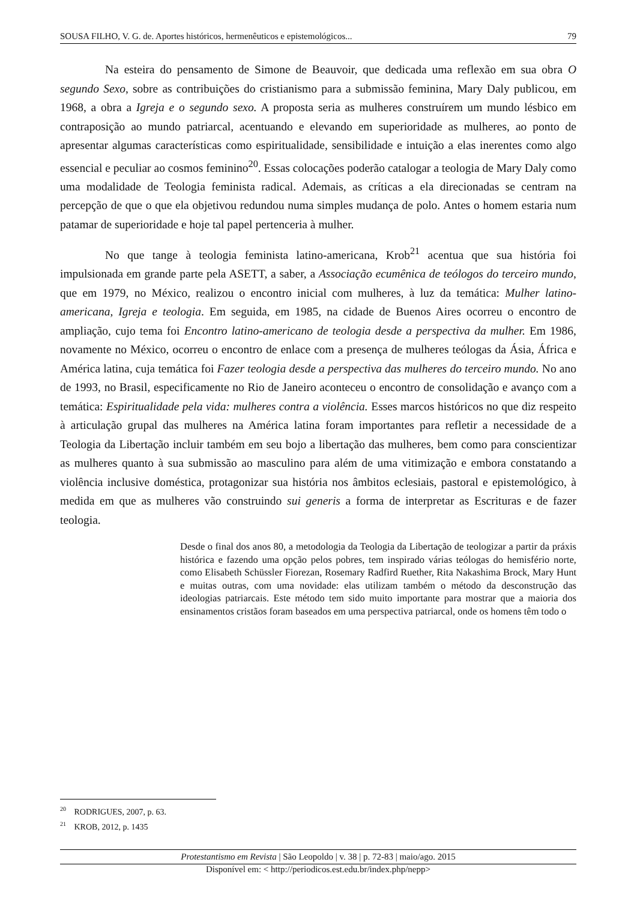SOUSA FILHO, V. G. de. Aportes históricos, hermenêuticos e epistemológicos... 79
Na esteira do pensamento de Simone de Beauvoir, que dedicada uma reflexão em sua obra O segundo Sexo, sobre as contribuições do cristianismo para a submissão feminina, Mary Daly publicou, em 1968, a obra a Igreja e o segundo sexo. A proposta seria as mulheres construírem um mundo lésbico em contraposição ao mundo patriarcal, acentuando e elevando em superioridade as mulheres, ao ponto de apresentar algumas características como espiritualidade, sensibilidade e intuição a elas inerentes como algo essencial e peculiar ao cosmos feminino<sup>20</sup>. Essas colocações poderão catalogar a teologia de Mary Daly como uma modalidade de Teologia feminista radical. Ademais, as críticas a ela direcionadas se centram na percepção de que o que ela objetivou redundou numa simples mudança de polo. Antes o homem estaria num patamar de superioridade e hoje tal papel pertenceria à mulher.
No que tange à teologia feminista latino-americana, Krob<sup>21</sup> acentua que sua história foi impulsionada em grande parte pela ASETT, a saber, a Associação ecumênica de teólogos do terceiro mundo, que em 1979, no México, realizou o encontro inicial com mulheres, à luz da temática: Mulher latino-americana, Igreja e teologia. Em seguida, em 1985, na cidade de Buenos Aires ocorreu o encontro de ampliação, cujo tema foi Encontro latino-americano de teologia desde a perspectiva da mulher. Em 1986, novamente no México, ocorreu o encontro de enlace com a presença de mulheres teólogas da Ásia, África e América latina, cuja temática foi Fazer teologia desde a perspectiva das mulheres do terceiro mundo. No ano de 1993, no Brasil, especificamente no Rio de Janeiro aconteceu o encontro de consolidação e avanço com a temática: Espiritualidade pela vida: mulheres contra a violência. Esses marcos históricos no que diz respeito à articulação grupal das mulheres na América latina foram importantes para refletir a necessidade de a Teologia da Libertação incluir também em seu bojo a libertação das mulheres, bem como para conscientizar as mulheres quanto à sua submissão ao masculino para além de uma vitimização e embora constatando a violência inclusive doméstica, protagonizar sua história nos âmbitos eclesiais, pastoral e epistemológico, à medida em que as mulheres vão construindo sui generis a forma de interpretar as Escrituras e de fazer teologia.
Desde o final dos anos 80, a metodologia da Teologia da Libertação de teologizar a partir da práxis histórica e fazendo uma opção pelos pobres, tem inspirado várias teólogas do hemisfério norte, como Elisabeth Schüssler Fiorezan, Rosemary Radfird Ruether, Rita Nakashima Brock, Mary Hunt e muitas outras, com uma novidade: elas utilizam também o método da desconstrução das ideologias patriarcais. Este método tem sido muito importante para mostrar que a maioria dos ensinamentos cristãos foram baseados em uma perspectiva patriarcal, onde os homens têm todo o
<sup>20</sup> RODRIGUES, 2007, p. 63.
<sup>21</sup> KROB, 2012, p. 1435
Protestantismo em Revista | São Leopoldo | v. 38 | p. 72-83 | maio/ago. 2015
Disponível em: < http://periodicos.est.edu.br/index.php/nepp>